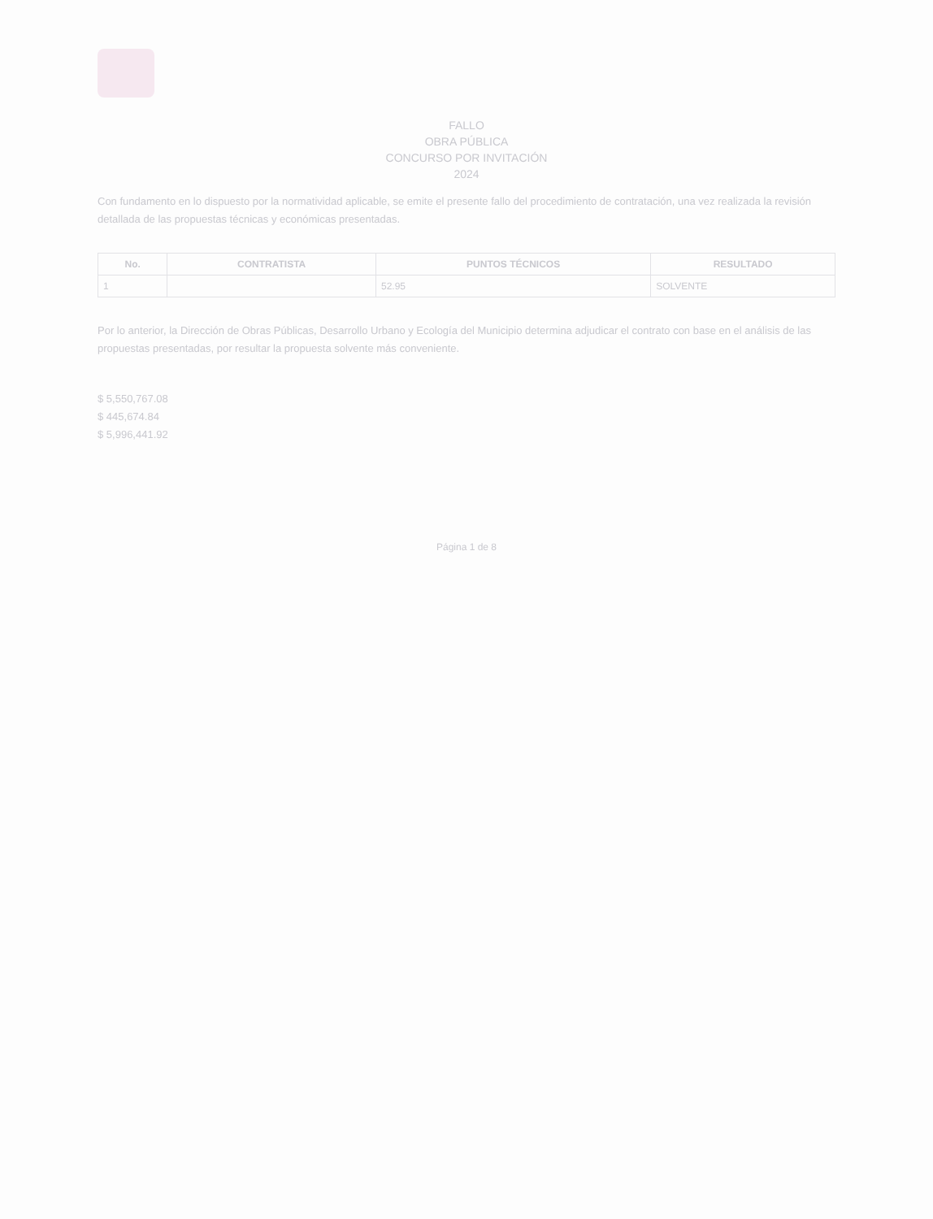FALLO
OBRA PÚBLICA
CONCURSO POR INVITACIÓN
2024
Con fundamento en lo dispuesto por la normatividad aplicable, se emite el presente fallo del procedimiento de contratación, una vez realizada la revisión detallada de las propuestas técnicas y económicas presentadas.
| No. | CONTRATISTA | PUNTOS TÉCNICOS | RESULTADO |
| --- | --- | --- | --- |
| 1 | | 52.95 | SOLVENTE |
Por lo anterior, la Dirección de Obras Públicas, Desarrollo Urbano y Ecología del Municipio determina adjudicar el contrato con base en el análisis de las propuestas presentadas, por resultar la propuesta solvente más conveniente.
$ 5,550,767.08
$ 445,674.84
$ 5,996,441.92
Página 1 de 8